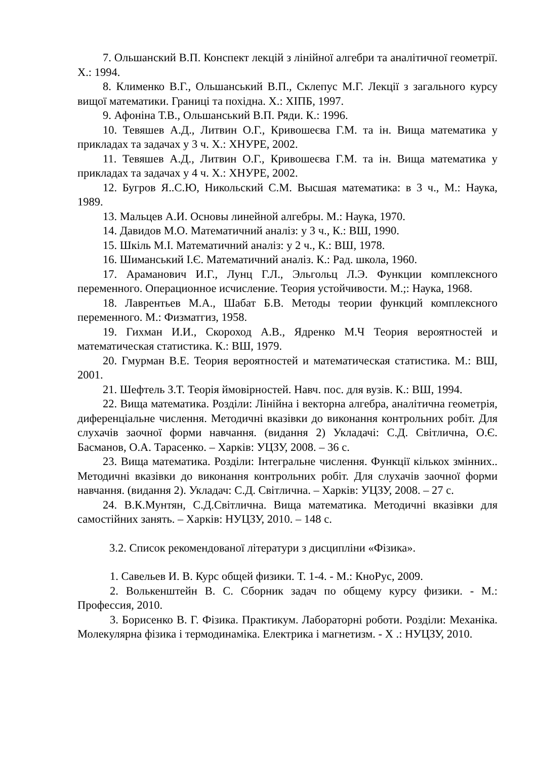7. Ольшанский В.П. Конспект лекцій з лінійної алгебри та аналітичної геометрії. Х.: 1994.
8. Клименко В.Г., Ольшанський В.П., Склепус М.Г. Лекції з загального курсу вищої математики. Границі та похідна. Х.: ХІПБ, 1997.
9. Афоніна Т.В., Ольшанський В.П. Ряди. К.: 1996.
10. Тевяшев А.Д., Литвин О.Г., Кривошеєва Г.М. та ін. Вища математика у прикладах та задачах у 3 ч. Х.: ХНУРЕ, 2002.
11. Тевяшев А.Д., Литвин О.Г., Кривошеєва Г.М. та ін. Вища математика у прикладах та задачах у 4 ч. Х.: ХНУРЕ, 2002.
12. Бугров Я..С.Ю, Никольский С.М. Высшая математика: в 3 ч., М.: Наука, 1989.
13. Мальцев А.И. Основы линейной алгебры. М.: Наука, 1970.
14. Давидов М.О. Математичний аналіз: у 3 ч., К.: ВШ, 1990.
15. Шкіль М.І. Математичний аналіз: у 2 ч., К.: ВШ, 1978.
16. Шиманський І.Є. Математичний аналіз. К.: Рад. школа, 1960.
17. Араманович И.Г., Лунц Г.Л., Эльгольц Л.Э. Функции комплексного переменного. Операционное исчисление. Теория устойчивости. М.;: Наука, 1968.
18. Лаврентьев М.А., Шабат Б.В. Методы теории функций комплексного переменного. М.: Физматгиз, 1958.
19. Гихман И.И., Скороход А.В., Ядренко М.Ч Теория вероятностей и математическая статистика. К.: ВШ, 1979.
20. Гмурман В.Е. Теория вероятностей и математическая статистика. М.: ВШ, 2001.
21. Шефтель З.Т. Теорія ймовірностей. Навч. пос. для вузів. К.: ВШ, 1994.
22. Вища математика. Розділи: Лінійна і векторна алгебра, аналітична геометрія, диференціальне числення. Методичні вказівки до виконання контрольних робіт. Для слухачів заочної форми навчання. (видання 2) Укладачі: С.Д. Світлична, О.Є. Басманов, О.А. Тарасенко. – Харків: УЦЗУ, 2008. – 36 с.
23. Вища математика. Розділи: Інтегральне числення. Функції кількох змінних.. Методичні вказівки до виконання контрольних робіт. Для слухачів заочної форми навчання. (видання 2). Укладач: С.Д. Світлична. – Харків: УЦЗУ, 2008. – 27 с.
24. В.К.Мунтян, С.Д.Світлична. Вища математика. Методичні вказівки для самостійних занять. – Харків: НУЦЗУ, 2010. – 148 с.
3.2. Список рекомендованої літератури з дисципліни «Фізика».
1. Савельев И. В. Курс общей физики. Т. 1-4. - М.: КноРус, 2009.
2. Волькенштейн В. С. Сборник задач по общему курсу физики. - М.: Профессия, 2010.
3. Борисенко В. Г. Фізика. Практикум. Лабораторні роботи. Розділи: Механіка. Молекулярна фізика і термодинаміка. Електрика і магнетизм. - Х .: НУЦЗУ, 2010.